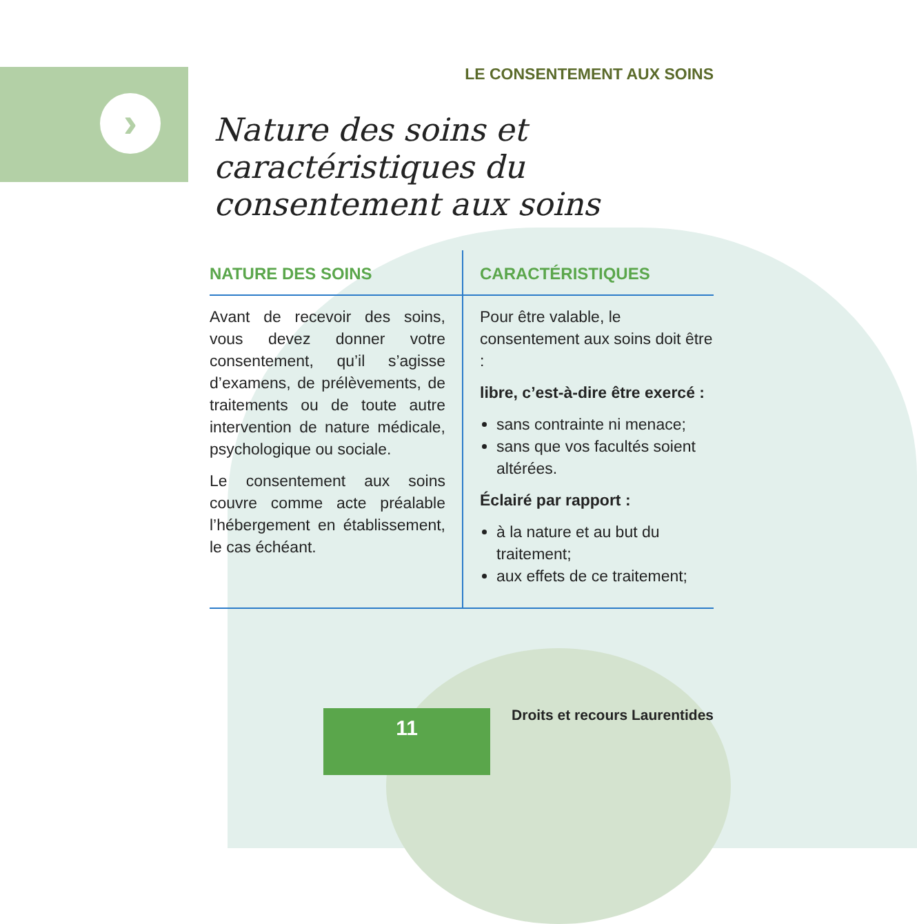›
LE CONSENTEMENT AUX SOINS
Nature des soins et
caractéristiques du
consentement aux soins
| NATURE DES SOINS | CARACTÉRISTIQUES |
| --- | --- |
| Avant de recevoir des soins, vous devez donner votre consentement, qu’il s’agisse d’examens, de prélèvements, de traitements ou de toute autre intervention de nature médicale, psychologique ou sociale. Le consentement aux soins couvre comme acte préalable l’hébergement en établissement, le cas échéant. | Pour être valable, le consentement aux soins doit être : libre, c’est-à-dire être exercé : sans contrainte ni menace; sans que vos facultés soient altérées. Éclairé par rapport : à la nature et au but du traitement; aux effets de ce traitement; |
11 Droits et recours Laurentides